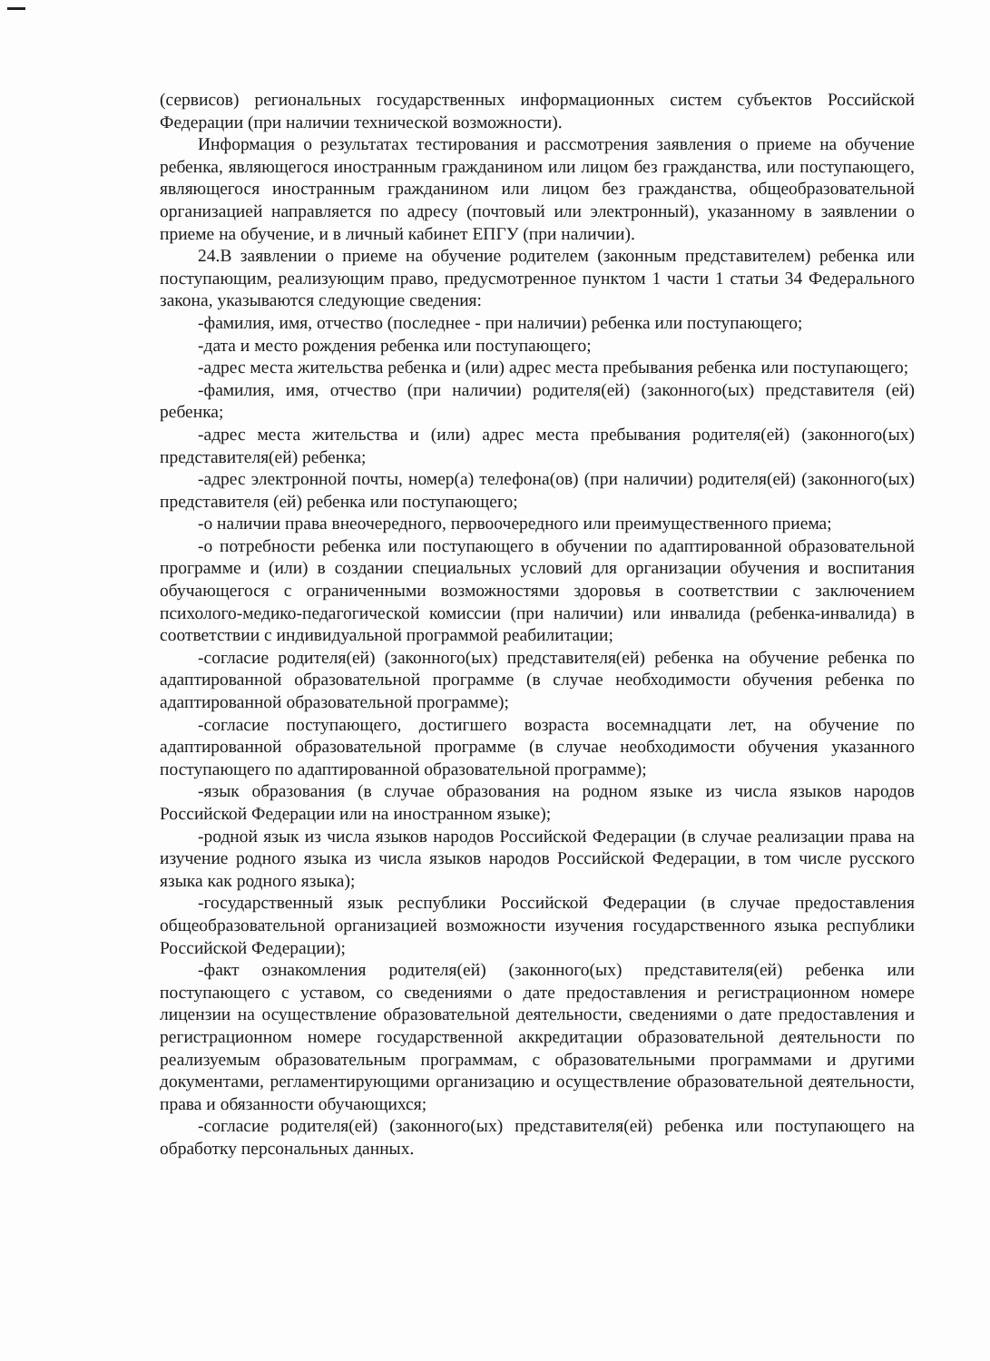(сервисов) региональных государственных информационных систем субъектов Российской Федерации (при наличии технической возможности).
Информация о результатах тестирования и рассмотрения заявления о приеме на обучение ребенка, являющегося иностранным гражданином или лицом без гражданства, или поступающего, являющегося иностранным гражданином или лицом без гражданства, общеобразовательной организацией направляется по адресу (почтовый или электронный), указанному в заявлении о приеме на обучение, и в личный кабинет ЕПГУ (при наличии).
24.В заявлении о приеме на обучение родителем (законным представителем) ребенка или поступающим, реализующим право, предусмотренное пунктом 1 части 1 статьи 34 Федерального закона, указываются следующие сведения:
-фамилия, имя, отчество (последнее - при наличии) ребенка или поступающего;
-дата и место рождения ребенка или поступающего;
-адрес места жительства ребенка и (или) адрес места пребывания ребенка или поступающего;
-фамилия, имя, отчество (при наличии) родителя(ей) (законного(ых) представителя (ей) ребенка;
-адрес места жительства и (или) адрес места пребывания родителя(ей) (законного(ых) представителя(ей) ребенка;
-адрес электронной почты, номер(а) телефона(ов) (при наличии) родителя(ей) (законного(ых) представителя (ей) ребенка или поступающего;
-о наличии права внеочередного, первоочередного или преимущественного приема;
-о потребности ребенка или поступающего в обучении по адаптированной образовательной программе и (или) в создании специальных условий для организации обучения и воспитания обучающегося с ограниченными возможностями здоровья в соответствии с заключением психолого-медико-педагогической комиссии (при наличии) или инвалида (ребенка-инвалида) в соответствии с индивидуальной программой реабилитации;
-согласие родителя(ей) (законного(ых) представителя(ей) ребенка на обучение ребенка по адаптированной образовательной программе (в случае необходимости обучения ребенка по адаптированной образовательной программе);
-согласие поступающего, достигшего возраста восемнадцати лет, на обучение по адаптированной образовательной программе (в случае необходимости обучения указанного поступающего по адаптированной образовательной программе);
-язык образования (в случае образования на родном языке из числа языков народов Российской Федерации или на иностранном языке);
-родной язык из числа языков народов Российской Федерации (в случае реализации права на изучение родного языка из числа языков народов Российской Федерации, в том числе русского языка как родного языка);
-государственный язык республики Российской Федерации (в случае предоставления общеобразовательной организацией возможности изучения государственного языка республики Российской Федерации);
-факт ознакомления родителя(ей) (законного(ых) представителя(ей) ребенка или поступающего с уставом, со сведениями о дате предоставления и регистрационном номере лицензии на осуществление образовательной деятельности, сведениями о дате предоставления и регистрационном номере государственной аккредитации образовательной деятельности по реализуемым образовательным программам, с образовательными программами и другими документами, регламентирующими организацию и осуществление образовательной деятельности, права и обязанности обучающихся;
-согласие родителя(ей) (законного(ых) представителя(ей) ребенка или поступающего на обработку персональных данных.